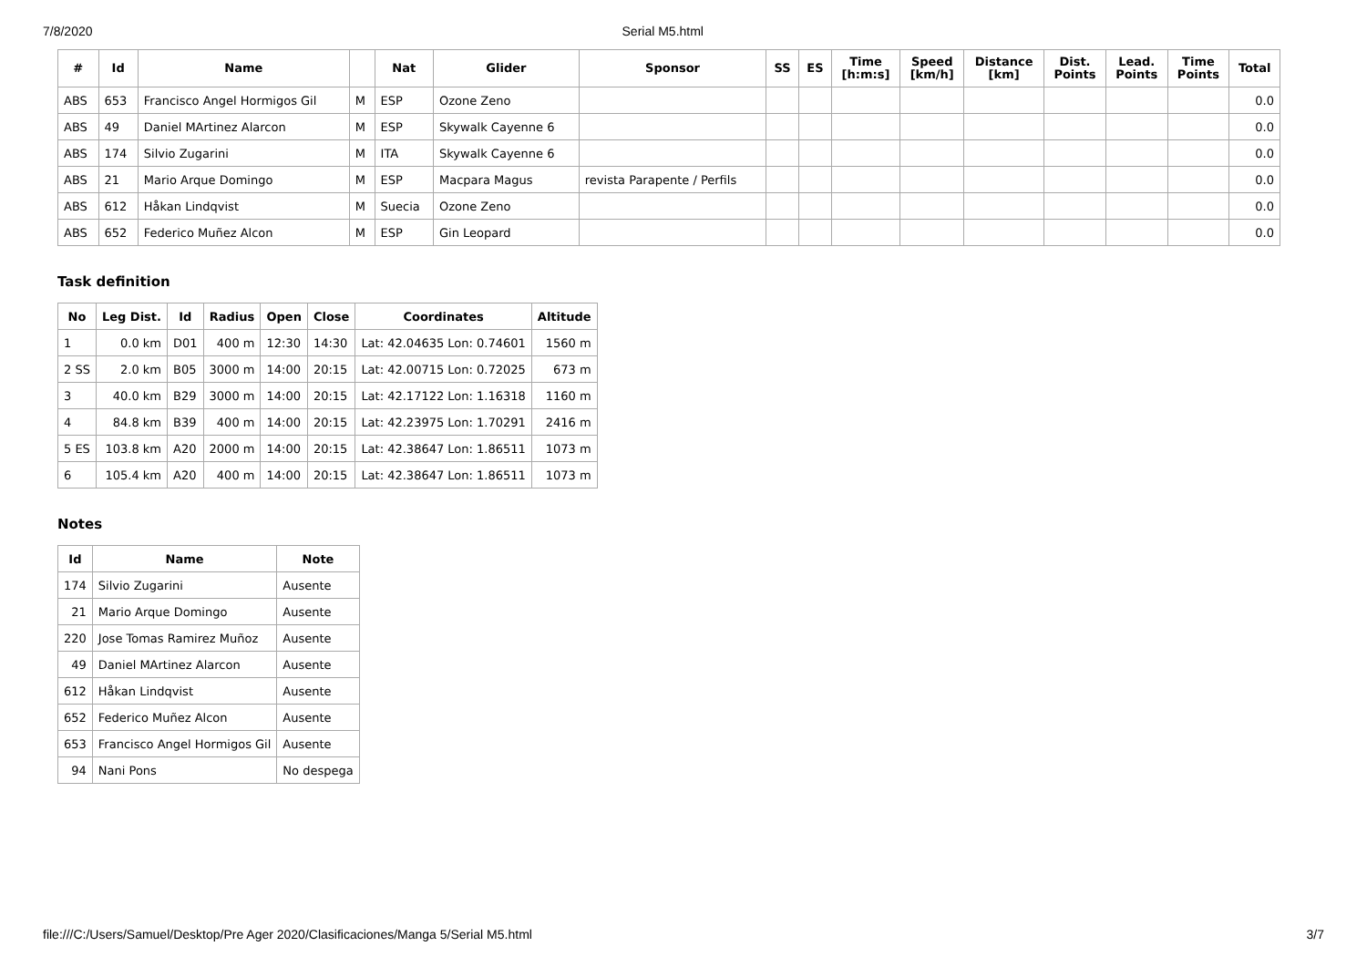7/8/2020 Serial M5.html
| # | Id | Name | | Nat | Glider | Sponsor | SS | ES | Time [h:m:s] | Speed [km/h] | Distance [km] | Dist. Points | Lead. Points | Time Points | Total |
| --- | --- | --- | --- | --- | --- | --- | --- | --- | --- | --- | --- | --- | --- | --- | --- |
| ABS | 653 | Francisco Angel Hormigos Gil | M | ESP | Ozone Zeno | | | | | | | | | | 0.0 |
| ABS | 49 | Daniel MArtinez Alarcon | M | ESP | Skywalk Cayenne 6 | | | | | | | | | | 0.0 |
| ABS | 174 | Silvio Zugarini | M | ITA | Skywalk Cayenne 6 | | | | | | | | | | 0.0 |
| ABS | 21 | Mario Arque Domingo | M | ESP | Macpara Magus | revista Parapente / Perfils | | | | | | | | | 0.0 |
| ABS | 612 | Håkan Lindqvist | M | Suecia | Ozone Zeno | | | | | | | | | | 0.0 |
| ABS | 652 | Federico Muñez Alcon | M | ESP | Gin Leopard | | | | | | | | | | 0.0 |
Task definition
| No | Leg Dist. | Id | Radius | Open | Close | Coordinates | Altitude |
| --- | --- | --- | --- | --- | --- | --- | --- |
| 1 | 0.0 km | D01 | 400 m | 12:30 | 14:30 | Lat: 42.04635 Lon: 0.74601 | 1560 m |
| 2 SS | 2.0 km | B05 | 3000 m | 14:00 | 20:15 | Lat: 42.00715 Lon: 0.72025 | 673 m |
| 3 | 40.0 km | B29 | 3000 m | 14:00 | 20:15 | Lat: 42.17122 Lon: 1.16318 | 1160 m |
| 4 | 84.8 km | B39 | 400 m | 14:00 | 20:15 | Lat: 42.23975 Lon: 1.70291 | 2416 m |
| 5 ES | 103.8 km | A20 | 2000 m | 14:00 | 20:15 | Lat: 42.38647 Lon: 1.86511 | 1073 m |
| 6 | 105.4 km | A20 | 400 m | 14:00 | 20:15 | Lat: 42.38647 Lon: 1.86511 | 1073 m |
Notes
| Id | Name | Note |
| --- | --- | --- |
| 174 | Silvio Zugarini | Ausente |
| 21 | Mario Arque Domingo | Ausente |
| 220 | Jose Tomas Ramirez Muñoz | Ausente |
| 49 | Daniel MArtinez Alarcon | Ausente |
| 612 | Håkan Lindqvist | Ausente |
| 652 | Federico Muñez Alcon | Ausente |
| 653 | Francisco Angel Hormigos Gil | Ausente |
| 94 | Nani Pons | No despega |
file:///C:/Users/Samuel/Desktop/Pre Ager 2020/Clasificaciones/Manga 5/Serial M5.html 3/7